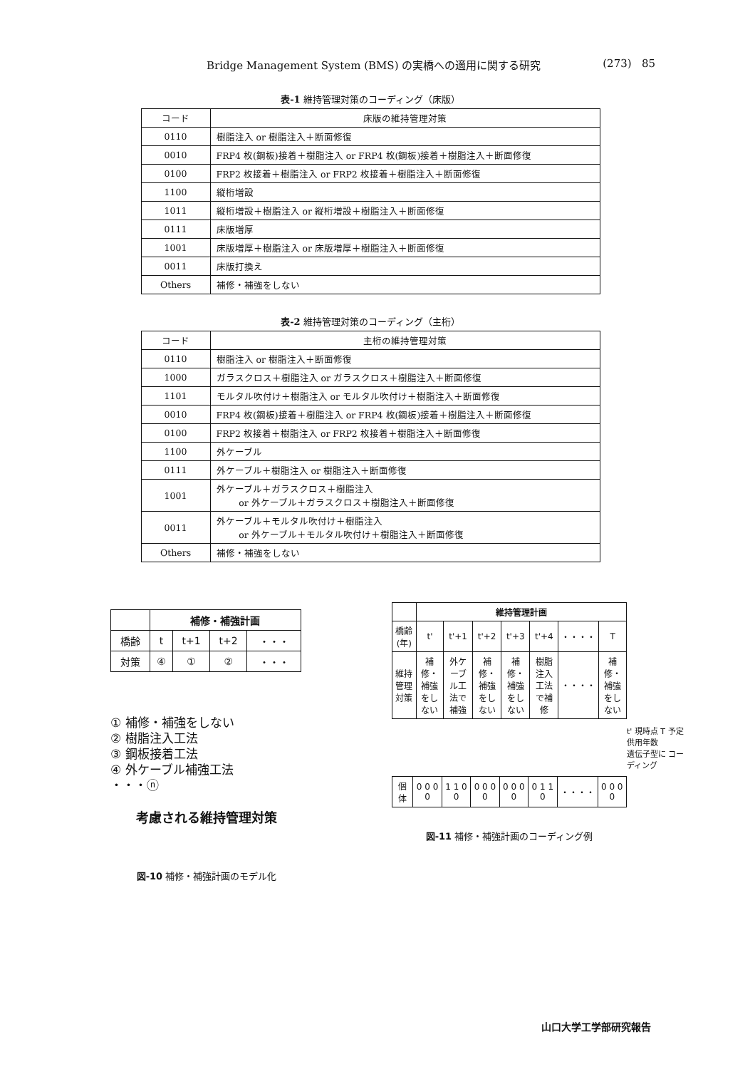Bridge Management System (BMS) の実橋への適用に関する研究 (273) 85
表-1 維持管理対策のコーディング（床版）
| コード | 床版の維持管理対策 |
| --- | --- |
| 0110 | 樹脂注入 or 樹脂注入＋断面修復 |
| 0010 | FRP4 枚(鋼板)接着＋樹脂注入 or FRP4 枚(鋼板)接着＋樹脂注入＋断面修復 |
| 0100 | FRP2 枚接着＋樹脂注入 or FRP2 枚接着＋樹脂注入＋断面修復 |
| 1100 | 縦桁増設 |
| 1011 | 縦桁増設＋樹脂注入 or 縦桁増設＋樹脂注入＋断面修復 |
| 0111 | 床版増厚 |
| 1001 | 床版増厚＋樹脂注入 or 床版増厚＋樹脂注入＋断面修復 |
| 0011 | 床版打換え |
| Others | 補修・補強をしない |
表-2 維持管理対策のコーディング（主桁）
| コード | 主桁の維持管理対策 |
| --- | --- |
| 0110 | 樹脂注入 or 樹脂注入＋断面修復 |
| 1000 | ガラスクロス＋樹脂注入 or ガラスクロス＋樹脂注入＋断面修復 |
| 1101 | モルタル吹付け＋樹脂注入 or モルタル吹付け＋樹脂注入＋断面修復 |
| 0010 | FRP4 枚(鋼板)接着＋樹脂注入 or FRP4 枚(鋼板)接着＋樹脂注入＋断面修復 |
| 0100 | FRP2 枚接着＋樹脂注入 or FRP2 枚接着＋樹脂注入＋断面修復 |
| 1100 | 外ケーブル |
| 0111 | 外ケーブル＋樹脂注入 or 樹脂注入＋断面修復 |
| 1001 | 外ケーブル＋ガラスクロス＋樹脂注入 or 外ケーブル＋ガラスクロス＋樹脂注入＋断面修復 |
| 0011 | 外ケーブル＋モルタル吹付け＋樹脂注入 or 外ケーブル＋モルタル吹付け＋樹脂注入＋断面修復 |
| Others | 補修・補強をしない |
| | 補修・補強計画 | | | |
| --- | --- | --- | --- | --- |
| 橋齢 | t | t+1 | t+2 | ・・・ |
| 対策 | ④ | ① | ② | ・・・ |
① 補修・補強をしない
② 樹脂注入工法
③ 鋼板接着工法
④ 外ケーブル補強工法
・・・ⓝ
考慮される維持管理対策
図-10 補修・補強計画のモデル化
| | 維持管理計画 | | | | | | |
| --- | --- | --- | --- | --- | --- | --- | --- |
| 橋齢(年) | t' | t'+1 | t'+2 | t'+3 | t'+4 | ・・・・ | T |
| 維持管理対策 | 補修・補強をしない | 外ケーブル工法で補強 | 補修・補強をしない | 補修・補強をしない | 樹脂注入工法で補修 | ・・・・ | 補修・補強をしない |
t' 現時点 T 予定供用年数
遺伝子型に コーディング
| 個体 | 0 0 0 0 | 1 1 0 0 | 0 0 0 0 | 0 0 0 0 | 0 1 1 0 | ・・・・ | 0 0 0 0 |
図-11 補修・補強計画のコーディング例
山口大学工学部研究報告